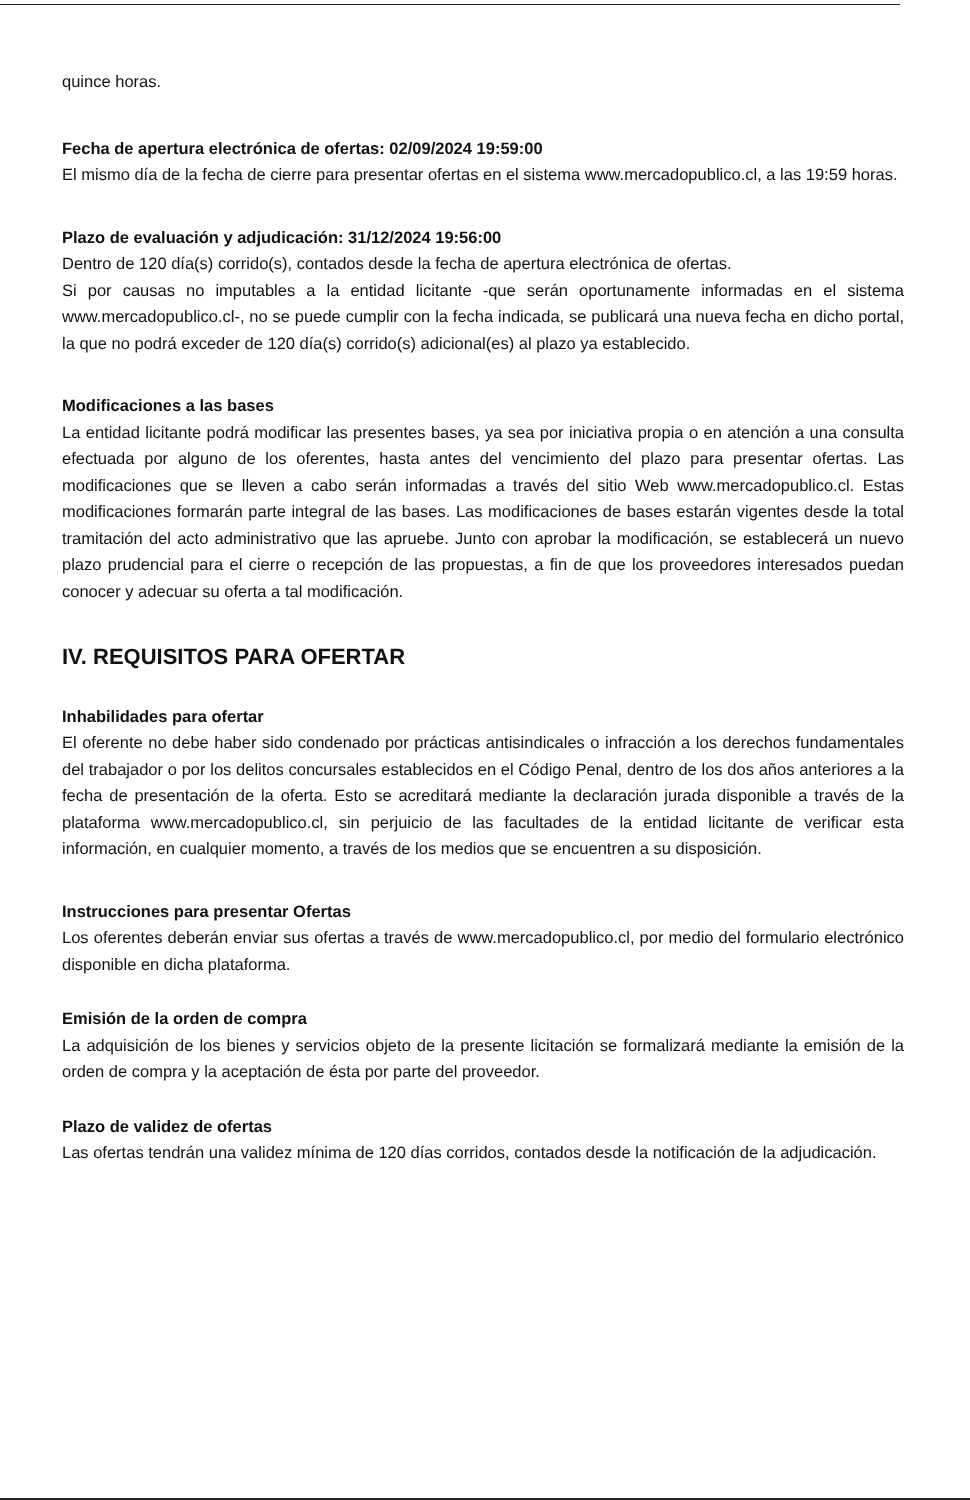quince horas.
Fecha de apertura electrónica de ofertas: 02/09/2024 19:59:00
El mismo día de la fecha de cierre para presentar ofertas en el sistema www.mercadopublico.cl, a las 19:59 horas.
Plazo de evaluación y adjudicación: 31/12/2024 19:56:00
Dentro de 120 día(s) corrido(s), contados desde la fecha de apertura electrónica de ofertas.
Si por causas no imputables a la entidad licitante -que serán oportunamente informadas en el sistema www.mercadopublico.cl-, no se puede cumplir con la fecha indicada, se publicará una nueva fecha en dicho portal, la que no podrá exceder de 120 día(s) corrido(s) adicional(es) al plazo ya establecido.
Modificaciones a las bases
La entidad licitante podrá modificar las presentes bases, ya sea por iniciativa propia o en atención a una consulta efectuada por alguno de los oferentes, hasta antes del vencimiento del plazo para presentar ofertas. Las modificaciones que se lleven a cabo serán informadas a través del sitio Web www.mercadopublico.cl. Estas modificaciones formarán parte integral de las bases. Las modificaciones de bases estarán vigentes desde la total tramitación del acto administrativo que las apruebe. Junto con aprobar la modificación, se establecerá un nuevo plazo prudencial para el cierre o recepción de las propuestas, a fin de que los proveedores interesados puedan conocer y adecuar su oferta a tal modificación.
IV. REQUISITOS PARA OFERTAR
Inhabilidades para ofertar
El oferente no debe haber sido condenado por prácticas antisindicales o infracción a los derechos fundamentales del trabajador o por los delitos concursales establecidos en el Código Penal, dentro de los dos años anteriores a la fecha de presentación de la oferta. Esto se acreditará mediante la declaración jurada disponible a través de la plataforma www.mercadopublico.cl, sin perjuicio de las facultades de la entidad licitante de verificar esta información, en cualquier momento, a través de los medios que se encuentren a su disposición.
Instrucciones para presentar Ofertas
Los oferentes deberán enviar sus ofertas a través de www.mercadopublico.cl, por medio del formulario electrónico disponible en dicha plataforma.
Emisión de la orden de compra
La adquisición de los bienes y servicios objeto de la presente licitación se formalizará mediante la emisión de la orden de compra y la aceptación de ésta por parte del proveedor.
Plazo de validez de ofertas
Las ofertas tendrán una validez mínima de 120 días corridos, contados desde la notificación de la adjudicación.